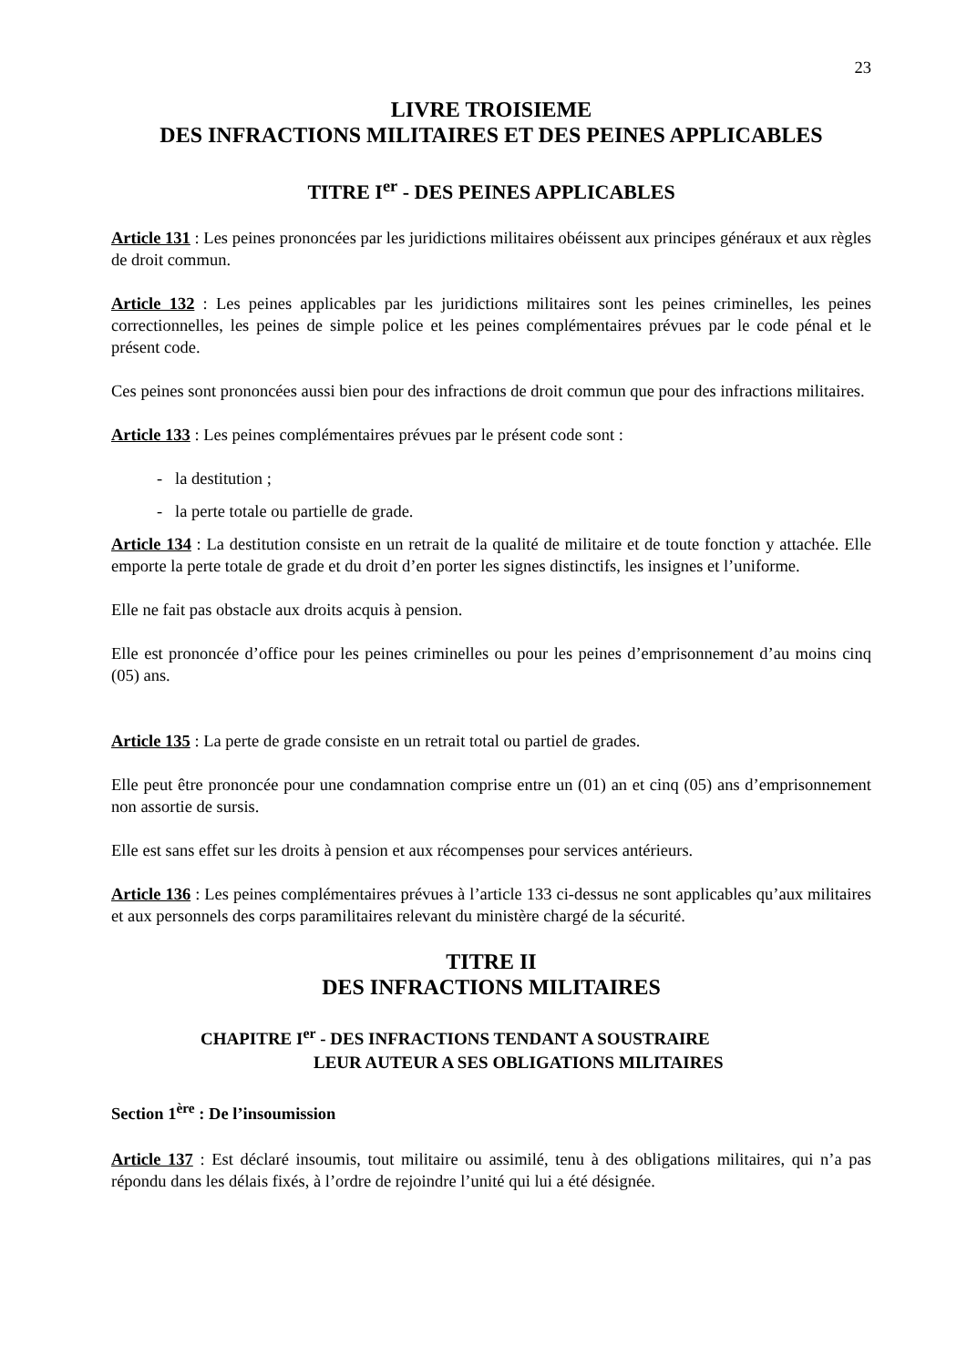23
LIVRE TROISIEME
DES INFRACTIONS MILITAIRES ET DES PEINES APPLICABLES
TITRE I<sup>er</sup> - DES PEINES APPLICABLES
Article 131 : Les peines prononcées par les juridictions militaires obéissent aux principes généraux et aux règles de droit commun.
Article 132 : Les peines applicables par les juridictions militaires sont les peines criminelles, les peines correctionnelles, les peines de simple police et les peines complémentaires prévues par le code pénal et le présent code.
Ces peines sont prononcées aussi bien pour des infractions de droit commun que pour des infractions militaires.
Article 133 : Les peines complémentaires prévues par le présent code sont :
- la destitution ;
- la perte totale ou partielle de grade.
Article 134 : La destitution consiste en un retrait de la qualité de militaire et de toute fonction y attachée. Elle emporte la perte totale de grade et du droit d’en porter les signes distinctifs, les insignes et l’uniforme.
Elle ne fait pas obstacle aux droits acquis à pension.
Elle est prononcée d’office pour les peines criminelles ou pour les peines d’emprisonnement d’au moins cinq (05) ans.
Article 135 : La perte de grade consiste en un retrait total ou partiel de grades.
Elle peut être prononcée pour une condamnation comprise entre un (01) an et cinq (05) ans d’emprisonnement non assortie de sursis.
Elle est sans effet sur les droits à pension et aux récompenses pour services antérieurs.
Article 136 : Les peines complémentaires prévues à l’article 133 ci-dessus ne sont applicables qu’aux militaires et aux personnels des corps paramilitaires relevant du ministère chargé de la sécurité.
TITRE II
DES INFRACTIONS MILITAIRES
CHAPITRE I<sup>er</sup> - DES INFRACTIONS TENDANT A SOUSTRAIRE
LEUR AUTEUR A SES OBLIGATIONS MILITAIRES
Section 1<sup>ère</sup> : De l’insoumission
Article 137 : Est déclaré insoumis, tout militaire ou assimilé, tenu à des obligations militaires, qui n’a pas répondu dans les délais fixés, à l’ordre de rejoindre l’unité qui lui a été désignée.